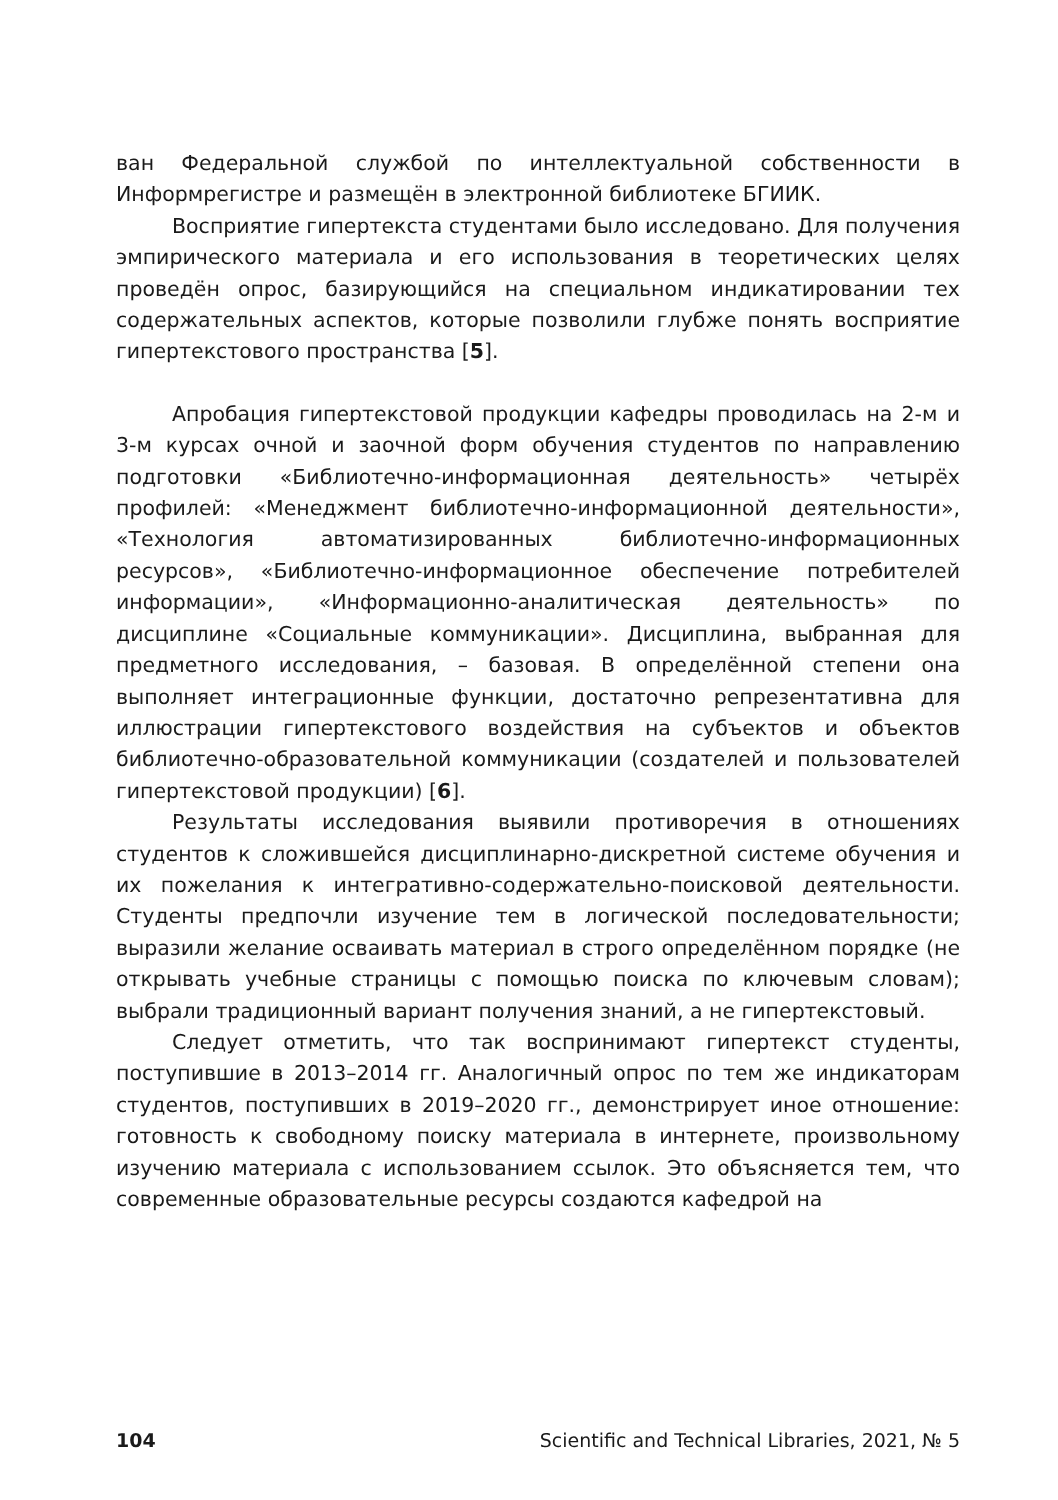ван Федеральной службой по интеллектуальной собственности в Информрегистре и размещён в электронной библиотеке БГИИК.
Восприятие гипертекста студентами было исследовано. Для получения эмпирического материала и его использования в теоретических целях проведён опрос, базирующийся на специальном индикатировании тех содержательных аспектов, которые позволили глубже понять восприятие гипертекстового пространства [5].
Апробация гипертекстовой продукции кафедры проводилась на 2-м и 3-м курсах очной и заочной форм обучения студентов по направлению подготовки «Библиотечно-информационная деятельность» четырёх профилей: «Менеджмент библиотечно-информационной деятельности», «Технология автоматизированных библиотечно-информационных ресурсов», «Библиотечно-информационное обеспечение потребителей информации», «Информационно-аналитическая деятельность» по дисциплине «Социальные коммуникации». Дисциплина, выбранная для предметного исследования, – базовая. В определённой степени она выполняет интеграционные функции, достаточно репрезентативна для иллюстрации гипертекстового воздействия на субъектов и объектов библиотечно-образовательной коммуникации (создателей и пользователей гипертекстовой продукции) [6].
Результаты исследования выявили противоречия в отношениях студентов к сложившейся дисциплинарно-дискретной системе обучения и их пожелания к интегративно-содержательно-поисковой деятельности. Студенты предпочли изучение тем в логической последовательности; выразили желание осваивать материал в строго определённом порядке (не открывать учебные страницы с помощью поиска по ключевым словам); выбрали традиционный вариант получения знаний, а не гипертекстовый.
Следует отметить, что так воспринимают гипертекст студенты, поступившие в 2013–2014 гг. Аналогичный опрос по тем же индикаторам студентов, поступивших в 2019–2020 гг., демонстрирует иное отношение: готовность к свободному поиску материала в интернете, произвольному изучению материала с использованием ссылок. Это объясняется тем, что современные образовательные ресурсы создаются кафедрой на
104 Scientific and Technical Libraries, 2021, № 5